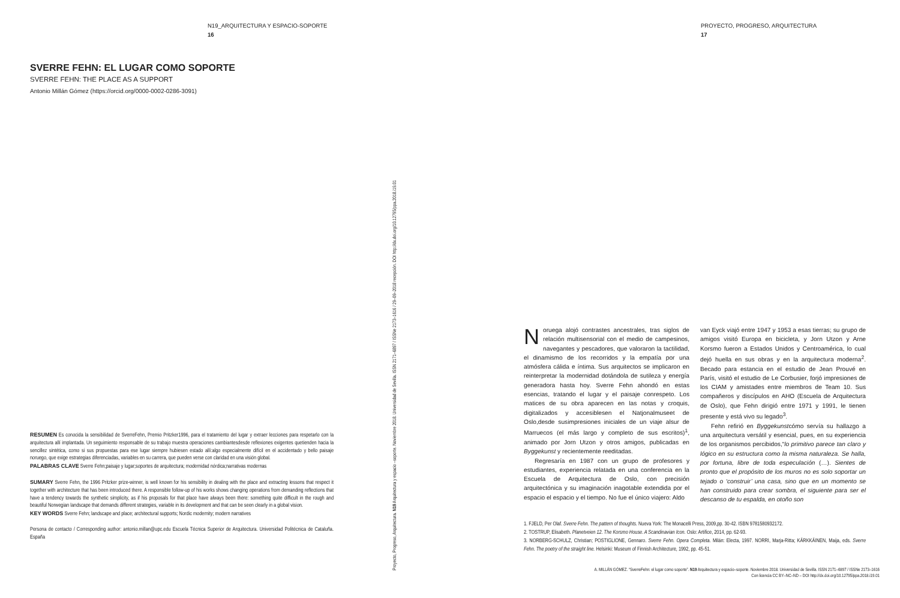N19_ARQUITECTURA Y ESPACIO-SOPORTE
16
SVERRE FEHN: EL LUGAR COMO SOPORTE
SVERRE FEHN: THE PLACE AS A SUPPORT
Antonio Millán Gómez (https://orcid.org/0000-0002-0286-3091)
RESUMEN Es conocida la sensibilidad de SverreFehn, Premio Pritzker1996, para el tratamiento del lugar y extraer lecciones para respetarlo con la arquitectura allí implantada. Un seguimiento responsable de su trabajo muestra operaciones cambiantesdesde reflexiones exigentes quetienden hacia la sencillez sintética, como si sus propuestas para ese lugar siempre hubiesen estado allí:algo especialmente difícil en el accidentado y bello paisaje noruego, que exige estrategias diferenciadas, variables en su carrera, que pueden verse con claridad en una visión global.
PALABRAS CLAVE Sverre Fehn;paisaje y lugar;soportes de arquitectura; modernidad nórdica;narrativas modernas
SUMARY Sverre Fehn, the 1996 Pritzker prize-winner, is well known for his sensibility in dealing with the place and extracting lessons that respect it together with architecture that has been introduced there. A responsible follow-up of his works shows changing operations from demanding reflections that have a tendency towards the synthetic simplicity, as if his proposals for that place have always been there: something quite difficult in the rough and beautiful Norwegian landscape that demands different strategies, variable in its development and that can be seen clearly in a global vision.
KEY WORDS Sverre Fehn; landscape and place; architectural supports; Nordic modernity; modern narratives
Persona de contacto / Corresponding author: antonio.millan@upc.edu Escuela Técnica Superior de Arquitectura. Universidad Politécnica de Cataluña. España
Proyecto, Progreso, Arquitectura. N19 Arquitectura y espacio –soporte. Noviembre 2018. Universidad de Sevilla. ISSN 2171–6897 / ISSNe 2173–1616 / 29–09–2018 recepción. DOI http://dx.doi.org/10.12795/ppa.2018.i19.01
PROYECTO, PROGRESO, ARQUITECTURA
17
Noruega alojó contrastes ancestrales, tras siglos de relación multisensorial con el medio de campesinos, navegantes y pescadores, que valoraron la tactilidad, el dinamismo de los recorridos y la empatía por una atmósfera cálida e íntima. Sus arquitectos se implicaron en reinterpretar la modernidad dotándola de sutileza y energía generadora hasta hoy. Sverre Fehn ahondó en estas esencias, tratando el lugar y el paisaje conrespeto. Los matices de su obra aparecen en las notas y croquis, digitalizados y accesiblesen el Natjonalmuseet de Oslo,desde susimpresiones iniciales de un viaje alsur de Marruecos (el más largo y completo de sus escritos)<sup>1</sup>, animado por Jorn Utzon y otros amigos, publicadas en Byggekunst y recientemente reeditadas.
Regresaría en 1987 con un grupo de profesores y estudiantes, experiencia relatada en una conferencia en la Escuela de Arquitectura de Oslo, con precisión arquitectónica y su imaginación inagotable extendida por el espacio el espacio y el tiempo. No fue el único viajero: Aldo
van Eyck viajó entre 1947 y 1953 a esas tierras; su grupo de amigos visitó Europa en bicicleta, y Jorn Utzon y Arne Korsmo fueron a Estados Unidos y Centroamérica, lo cual dejó huella en sus obras y en la arquitectura moderna<sup>2</sup>. Becado para estancia en el estudio de Jean Prouvé en París, visitó el estudio de Le Corbusier, forjó impresiones de los CIAM y amistades entre miembros de Team 10. Sus compañeros y discípulos en AHO (Escuela de Arquitectura de Oslo), que Fehn dirigió entre 1971 y 1991, le tienen presente y está vivo su legado<sup>3</sup>.
Fehn refirió en Byggekunstcómo servía su hallazgo a una arquitectura versátil y esencial, pues, en su experiencia de los organismos percibidos,“lo primitivo parece tan claro y lógico en su estructura como la misma naturaleza. Se halla, por fortuna, libre de toda especulación (…). Sientes de pronto que el propósito de los muros no es solo soportar un tejado o ‘construir’ una casa, sino que en un momento se han construido para crear sombra, el siguiente para ser el descanso de tu espalda, en otoño son
1. FJELD, Per Olaf. Sverre Fehn. The pattern of thoughts. Nueva York: The Monacelli Press, 2009,pp. 30-42. ISBN 9781580932172.
2. TOSTRUP, Elisabeth. Planetveien 12. The Korsmo House. A Scandinavian Icon. Oslo: Artifice, 2014, pp. 62-93.
3. NORBERG-SCHULZ, Christian; POSTIGLIONE, Gennaro. Sverre Fehn. Opera Completa. Milán: Electa, 1997. NORRI, Marja-Ritta; KÄRKKÄINEN, Maija, eds. Sverre Fehn. The poetry of the straight line. Helsinki: Museum of Finnish Architecture, 1992, pp. 45-51.
A. MILLÁN GÓMEZ. “SverreFehn: el lugar como soporte”. N19 Arquitectura y espacio–soporte. Noviembre 2018. Universidad de Sevilla. ISSN 2171–6897 / ISSNe 2173–1616
Con licencia CC BY–NC–ND – DOI http://dx.doi.org/10.12795/ppa.2018.i19.01